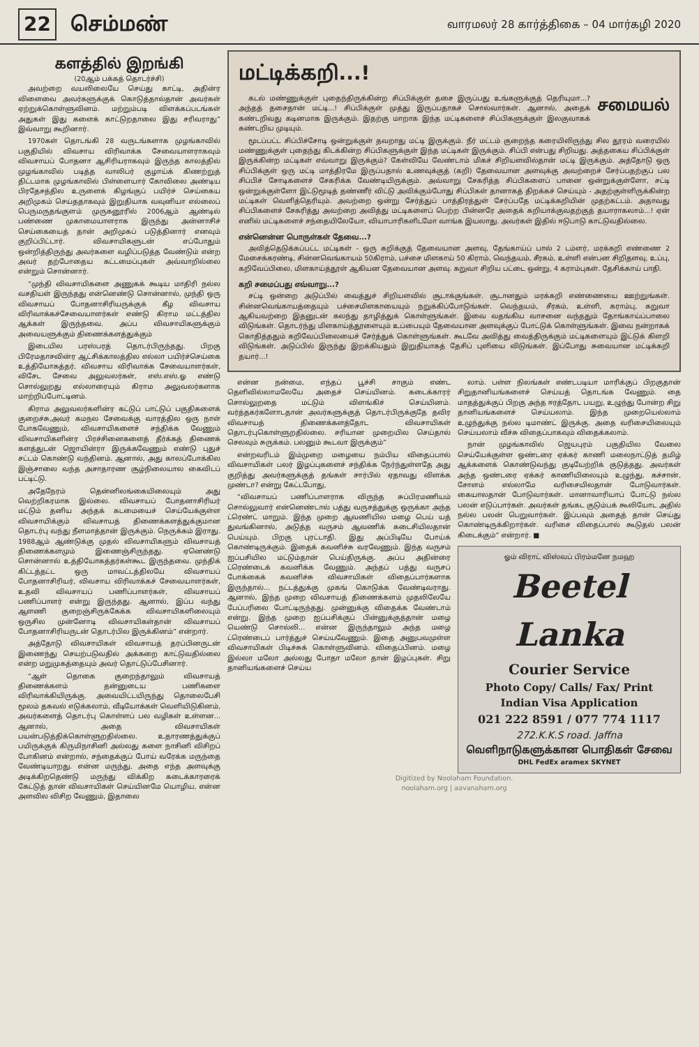22 செம்மண் வாரமலர் 28 கார்த்திகை – 04 மார்கழி 2020
களத்தில் இறங்கி
(20ஆம் பக்கத் தொடர்ச்சி)
அவற்றை வயலிலையே செய்து காட்டி, அதின்ர விளைவை அவர்களுக்குக் கொடுத்தால்தான் அவர்கள் ஏற்றுக்கொள்ளுவினம். மற்றும்படி விளக்கப்படங்கள் அதுகள் இது களைக் காட்டுறதாலை இது சரிவராது” இவ்வாறு கூறினார்.
1970கள் தொடங்கி 28 வருடங்களாக முழங்காவில் பகுதியில் விவசாய விரிவாக்க சேவையாளராகவும் விவசாயப் போதனா ஆசிரியராகவும் இருந்த காலத்தில் முழங்காவில் படித்த வாலிபர் குழாய்க் கிணற்றுத் திட்டமாக முழங்காவில் பிள்ளையார் கோவிலை அண்டிய பிரதேசத்தில உருளைக் கிழங்குப் பயிர்ச் செய்கைய அறிமுகம் செய்ததாகவும் இறுதியாக வவுனியா எல்லைப் பெருமருதங்குளம் முருகனூரில் 2006ஆம் ஆண்டில் பண்ணை முகாமையாளராக இருந்து அன்னாசிச் செய்கையைத் தான் அறிமுகப் படுத்தினார் எனவும் குறிப்பிட்டார். விவசாயிகளுடன் எப்போதும் ஒன்றித்திருந்து அவர்களை வழிப்படுத்த வேண்டும் என்ற அவர் தற்போதைய கட்டமைப்புகள் அவ்வாறில்லை என்றும் சொன்னார்.
“முந்தி விவசாயிகளை அணுகக் கூடிய மாதிரி நல்ல வசதியள் இருந்தது என்னெண்டு சொன்னால், முந்தி ஒரு விவசாயப் போதனாசிரியருக்குக் கீழ விவசாய விரிவாக்கச்சேவையாளர்கள் எண்டு கிராம மட்டத்தில ஆக்கள் இருந்தவை. அப்ப விவசாயிகளுக்கும் அவையளுக்கும் திணைக்களத்துக்கும்
இடையில பரஸ்பரத் தொடர்பிருந்தது. பிறகு பிரேமதாசவின்ர ஆட்சிக்காலத்தில எல்லா பயிர்ச்செய்கை உத்தியோகத்தர், விவசாய விரிவாக்க சேவையாளர்கள், விசேட சேவை அலுவலர்கள், எஸ்.எஸ்.ஓ எண்டு சொல்லுறது எல்லாரையும் கிராம அலுவலர்களாக மாற்றிப்போட்டினம்.
கிராம அலுவலர்களின்ர கட்டுப் பாட்டுப் பகுதிகளைக் குறைச்சு,அவர் கமநல சேவைக்கு வாரத்தில ஒரு நாள் போகவேணும், விவசாயிகளைச் சந்திக்க வேணும் விவசாயிகளின்ர பிரச்சினைகளைத் தீர்க்கத் திணைக் களத்துடன் ஜொயின்ரா இருக்கவேணும் எண்டு புதுச் சட்டம் கொண்டு வந்தினம். ஆனால், அது காலப்போக்கில இஞ்சாலை வந்த அசாதாரண சூழ்நிலையால கைவிடப் பட்டிட்டு.
அதேநேரம் தென்னிலங்கையிலையும் அது வெற்றிகரமாக இல்லை. விவசாயப் போதனாசிரியர் மட்டும் தனிய அந்தக் கடமையைச் செய்யேக்குள்ள விவசாயிக்கும் விவசாயத் திணைக்களத்துக்குமான தொடர்பு வந்து நீளமாத்தான் இருக்கும். நெருக்கம் இராது. 1988ஆம் ஆண்டுக்கு முதல் விவசாயிகளும் விவசாயத் திணைக்களமும் இணைஞ்சிருந்தது. ஏனெண்டு சொன்னால் உத்தியோகத்தர்கள்கூட இருந்தவை. முந்திக் கிட்டத்தட்ட ஒரு மாவட்டத்திலயே விவசாயப் போதனாசிரியர், விவசாய விரிவாக்கச் சேவையாளர்கள், உதவி விவசாயப் பணிப்பாளர்கள், விவசாயப் பணிப்பாளர் என்று இருந்தது. ஆனால், இப்ப வந்து ஆளணி குறைஞ்சிருக்கேக்க விவசாயிகளிலையும் ஒருசில முன்னோடி விவசாயிகள்தான் விவசாயப் போதனாசிரியருடன் தொடர்பில இருக்கினம்” என்றார்.
அத்தோடு விவசாயிகள் விவசாயத் தரப்பினருடன் இணைந்து செயற்படுவதில் அக்கறை காட்டுவதில்லை என்ற மறுமுகத்தையும் அவர் தொட்டுப்பேசினார்.
“ஆள் தொகை குறைந்தாலும் விவசாயத் திணைக்களம் தன்னுடைய பணிகளை விரிவாக்கியிருக்கு. அவையிட்டயிருந்து தொலைபேசி மூலம் தகவல் எடுக்கலாம், வீடியோக்கள் வெளியிடுகினம், அவர்களைத் தொடர்பு கொள்ளப் பல வழிகள் உள்ளன... ஆனால், அதை விவசாயிகள் பயன்படுத்திக்கொள்ளுறதில்லை. உதாரணத்துக்குப் பயிருக்குக் கிருமிநாசினி அல்லது களை நாசினி விசிறப் போகினம் என்றால், சந்தைக்குப் போய் வரேக்க மருந்தை வேண்டியாறது. என்ன மருந்து, அதை எந்த அளவுக்கு அடிக்கிறதெண்டு மருந்து விக்கிற கடைக்காரரைக் கேட்டுத் தான் விவசாயிகள் செய்யினமே யொழிய, என்ன அளவில விசிற வேணும், இதாலை
மட்டிக்கறி...!
சமையல்
கடல் மண்ணுக்குள் புதைந்திருக்கின்ற சிப்பிக்குள் தசை இருப்பது உங்களுக்குத் தெரியுமா...? அந்தத் தசைதான் மட்டி...! சிப்பிக்குள் முத்து இருப்பதாகச் சொல்வார்கள். ஆனால், அதைக் கண்டறிவது கடினமாக இருக்கும். இதற்கு மாறாக இந்த மட்டிகளைச் சிப்பிகளுக்குள் இலகுவாகக் கண்டறிய முடியும்.
மூடப்பட்ட சிப்பிச்சோடி ஒன்றுக்குள் தவறாது மட்டி இருக்கும். நீர் மட்டம் குறைந்த கரையிலிருந்து சில தூரம் வரையில் மண்ணுக்குள் புதைந்து கிடக்கின்ற சிப்பிகளுக்குள் இந்த மட்டிகள் இருக்கும். சிப்பி என்பது சிறியது. அத்தகைய சிப்பிக்குள் இருக்கின்ற மட்டிகள் எவ்வாறு இருக்கும்? கேள்வியே வேண்டாம் மிகச் சிறியளவில்தான் மட்டி இருக்கும். அத்தோடு ஒரு சிப்பிக்குள் ஒரு மட்டி மாத்திரமே இருப்பதால் உணவுக்குத் (கறி) தேவையான அளவுக்கு அவற்றைச் சேர்ப்பதற்குப் பல சிப்பிச் சோடிகளைச் சேகரிக்க வேண்டியிருக்கும். அவ்வாறு சேகரித்த சிப்பிகளைப் பானை ஒன்றுக்குள்ளோ, சட்டி ஒன்றுக்குள்ளோ இட்டுமூடித் தண்ணீர் விட்டு அவிக்கும்போது சிப்பிகள் தானாகத் திறக்கச் செய்யும் - அதற்குள்ளிருக்கின்ற மட்டிகள் வெளித்தெரியும். அவற்றை ஒன்று சேர்த்துப் பாத்திரத்துள் சேர்ப்பதே மட்டிக்கறியின் முதற்கட்டம். அதாவது சிப்பிகளைச் சேகரித்து அவற்றை அவித்து மட்டிகளைப் பெற்ற பின்னரே அதைக் கறியாக்குவதற்குத் தயாராகலாம்...! ஏன் எனில் மட்டிகளைச் சந்தையிலேயோ, வியாபாரிகளிடமோ வாங்க இயலாது. அவர்கள் இதில் ஈடுபாடு காட்டுவதில்லை.
என்னென்ன பொருள்கள் தேவை...?
அவித்தெடுக்கப்பட்ட மட்டிகள் - ஒரு கறிக்குத் தேவையான அளவு, தேங்காய்ப் பால் 2 டம்ளர், மரக்கறி எண்ணை 2 மேசைக்கரண்டி, சின்னவெங்காயம் 50கிராம், பச்சை மிளகாய் 50 கிராம், வெந்தயம், சீரகம், உள்ளி என்பன சிறிதளவு, உப்பு, கறிவேப்பிலை, மிளகாய்த்தூள் ஆகியன தேவையான அளவு. கறுவா சிறிய பட்டை ஒன்று, 4 கராம்புகள். தேசிக்காய் பாதி.
கறி சமைப்பது எவ்வாறு...?
சட்டி ஒன்றை அடுப்பில் வைத்துச் சிறியளவில் சூடாக்குங்கள். சூடானதும் மரக்கறி எண்ணையை ஊற்றுங்கள். சின்னவெங்காயத்தையும் பச்சைமிளகாயையும் நறுக்கிப்போடுங்கள். வெந்தயம், சீரகம், உள்ளி, கராம்பு, கறுவா ஆகியவற்றை இதனுடன் கலந்து தாழித்துக் கொள்ளுங்கள். இவை வதங்கிய வாசனை வந்ததும் தோங்காய்ப்பாலை விடுங்கள். தொடர்ந்து மிளகாய்த்தூளையும் உப்பையும் தேவையான அளவுக்குப் போட்டுக் கொள்ளுங்கள். இவை நன்றாகக் கொதித்ததும் கறிவேப்பிலையைச் சேர்த்துக் கொள்ளுங்கள். கூடவே அவித்து வைத்திருக்கும் மட்டிகளையும் இட்டுக் கிளறி விடுங்கள். அடுப்பில் இருந்து இறக்கியதும் இறுதியாகத் தேசிப் புளியை விடுங்கள். இப்போது சுவையான மட்டிக்கறி தயார்...!
என்ன நன்மை, எந்தப் பூச்சி சாகும் எண்ட தெளிவில்லாமலேயே அதைச் செய்யினம். கடைக்காரர் சொல்லுறதை மட்டும் விளங்கிச் செய்யினம். வர்த்தகர்களோடதான் அவர்களுக்குத் தொடர்பிருக்குதே தவிர விவசாயத் திணைக்களத்தோட விவசாயிகள் தொடர்புகொள்ளுறதில்லை. சரியான முறையில செய்தால் செலவும் சுருக்கம். பலனும் கூடவா இருக்கும்”
என்றவரிடம் இம்முறை மழையை நம்பிய விதைப்பால் விவசாயிகள் பலர் இழப்புகளைச் சந்திக்க நேர்ந்துள்ளதே அது குறித்து அவர்களுக்குத் தங்கள் சார்பில் ஏதாவது விளக்க முண்டா? என்று கேட்டபோது,
“விவசாயப் பணிப்பாளராக விருந்த சுப்பிரமணியம் சொல்லுவார் என்னெண்டால் பத்து வருசத்துக்கு ஒருக்கா அந்த ட்ரெண்ட் மாறும். இந்த முறை ஆவணியில மழை பெய் யத் துவங்கினால், அடுத்த வருசம் ஆவணிக் கடைசியிலதான் பெய்யும். பிறகு புரட்டாதி. இது அப்பிடியே போய்க் கொண்டிருக்கும். இதைக் கவனிச்சு வரவேணும். இந்த வருசம் ஐப்பசியில மட்டும்தான் பெய்திருக்கு. அப்ப அதின்ரை ட்ரெண்டைக் கவனிக்க வேணும். அந்தப் பத்து வருசப் போக்கைக் கவனிச்சு விவசாயிகள் விதைப்பார்களாக இருந்தால்... நட்டத்துக்கு முகங் கொடுக்க வேண்டிவராது. ஆனால், இந்த முறை விவசாயத் திணைக்களம் முதலிலேயே பேப்பரிலை போட்டிருந்தது. முன்னுக்கு விதைக்க வேண்டாம் என்று. இந்த முறை ஐப்பசிக்குப் பின்னுக்குத்தான் மழை யெண்டு சொல்லி... என்ன இருந்தாலும் அந்த மழை ட்ரெண்டைப் பார்த்துச் செய்யவேணும். இதை அனுபவமுள்ள விவசாயிகள் பிடிச்சுக் கொள்ளுவினம். விதைப்பினம். மழை இல்லா மலோ அல்லது போதா மலோ தான் இழப்புகள். சிறு தானியங்களைச் செய்ய
லாம். பள்ள நிலங்கள் எண்டபடியா மாரிக்குப் பிறகுதான் சிறுதானியங்களைச் செய்யத் தொடங்க வேணும். தை மாதத்துக்குப் பிறகு அந்த ஈரத்தோட பயறு, உழுந்து போன்ற சிறு தானியங்களைச் செய்யலாம். இந்த முறையெல்லாம் உழுந்துக்கு நல்ல டிமாண்ட் இருக்கு. அதை வரிசையிலையும் செய்யலாம் வீச்சு விதைப்பாகவும் விதைக்கலாம்.
நான் முழங்காவில் ஜெயபுரம் பகுதியில வேலை செய்யேக்குள்ள ஒண்டரை ஏக்கர் காணி மலைநாட்டுத் தமிழ் ஆக்களைக் கொண்டுவந்து குடியேற்றிக் குடுத்தது. அவர்கள் அந்த ஒண்டரை ஏக்கர் காணியிலையும் உழுந்து, கச்சான், சோளம் எல்லாமே வரிசையிலதான் போடுவார்கள். கையாலதான் போடுவார்கள். மானாவாரியாப் போட்டு நல்ல பலன் எடுப்பார்கள். அவர்கள் தங்கட குடும்பக் கூலியோட அதில் நல்ல பலன் பெறுவார்கள். இப்பவும் அதைத் தான் செய்து கொண்டிருக்கிறார்கள். வரிசை விதைப்பால் கூடுதல் பலன் கிடைக்கும்” என்றார். ■
ஓம் விராட் விஸ்வப் பிரம்மனே நமஹ
Beetel Lanka
Courier Service
Photo Copy/ Calls/ Fax/ Print
Indian Visa Application
021 222 8591 / 077 774 1117
272.K.K.S road. Jaffna
வெளிநாடுகளுக்கான பொதிகள் சேவை
DHL FedEx aramex SKYNET
Digitized by Noolaham Foundation.
noolaham.org | aavanaham.org